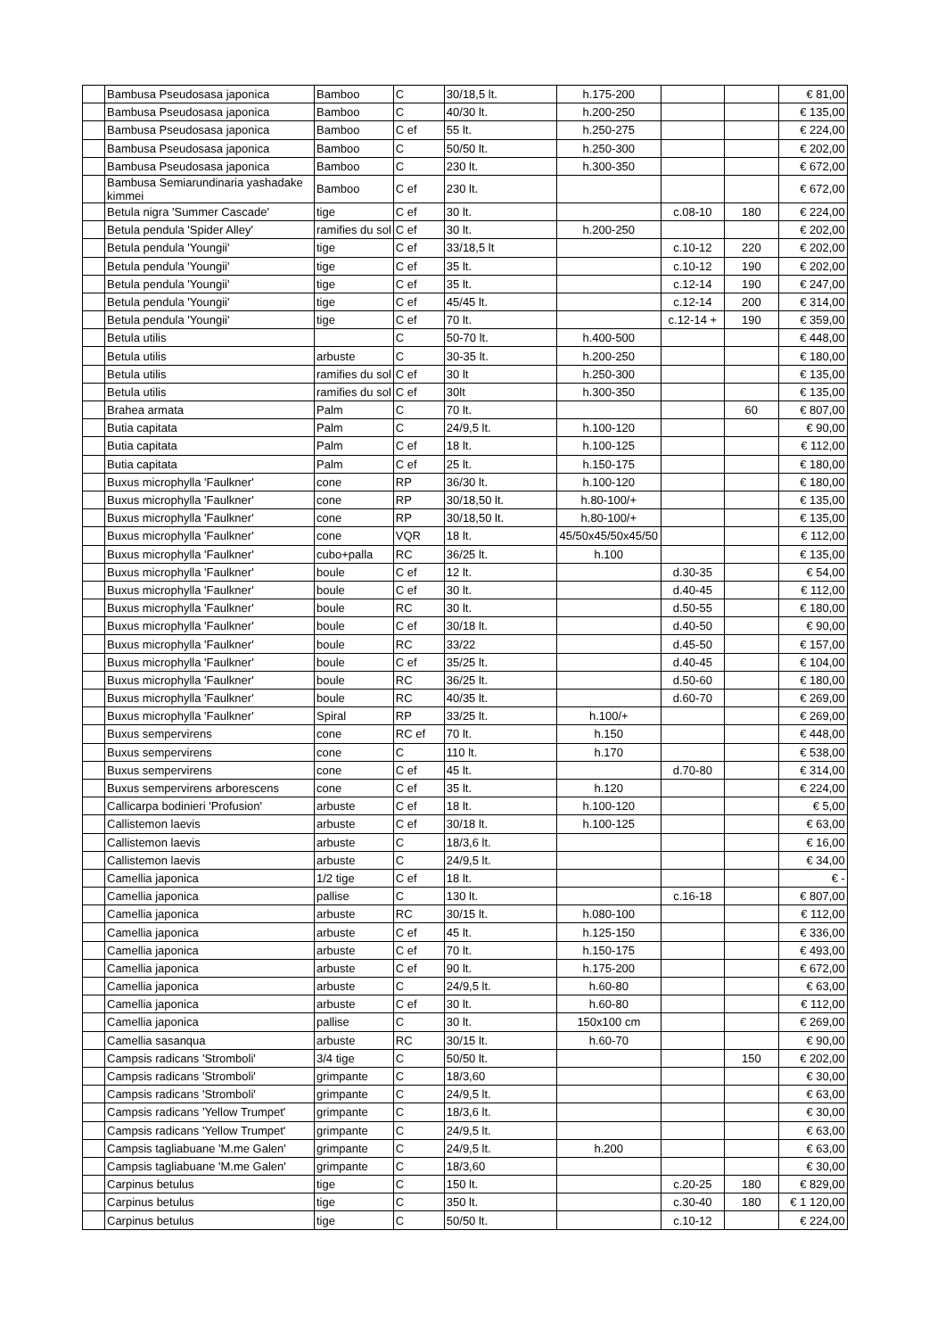| | Bambusa Pseudosasa japonica | Bamboo | C | 30/18,5 lt. | h.175-200 | | | € 81,00 |
| | Bambusa Pseudosasa japonica | Bamboo | C | 40/30 lt. | h.200-250 | | | € 135,00 |
| | Bambusa Pseudosasa japonica | Bamboo | C ef | 55 lt. | h.250-275 | | | € 224,00 |
| | Bambusa Pseudosasa japonica | Bamboo | C | 50/50 lt. | h.250-300 | | | € 202,00 |
| | Bambusa Pseudosasa japonica | Bamboo | C | 230 lt. | h.300-350 | | | € 672,00 |
| | Bambusa Semiarundinaria yashadake kimmei | Bamboo | C ef | 230 lt. | | | | € 672,00 |
| | Betula nigra 'Summer Cascade' | tige | C ef | 30 lt. | | c.08-10 | 180 | € 224,00 |
| | Betula pendula 'Spider Alley' | ramifies du sol | C ef | 30 lt. | h.200-250 | | | € 202,00 |
| | Betula pendula 'Youngii' | tige | C ef | 33/18,5 lt | | c.10-12 | 220 | € 202,00 |
| | Betula pendula 'Youngii' | tige | C ef | 35 lt. | | c.10-12 | 190 | € 202,00 |
| | Betula pendula 'Youngii' | tige | C ef | 35 lt. | | c.12-14 | 190 | € 247,00 |
| | Betula pendula 'Youngii' | tige | C ef | 45/45 lt. | | c.12-14 | 200 | € 314,00 |
| | Betula pendula 'Youngii' | tige | C ef | 70 lt. | | c.12-14 + | 190 | € 359,00 |
| | Betula utilis | | C | 50-70 lt. | h.400-500 | | | € 448,00 |
| | Betula utilis | arbuste | C | 30-35 lt. | h.200-250 | | | € 180,00 |
| | Betula utilis | ramifies du sol | C ef | 30 lt | h.250-300 | | | € 135,00 |
| | Betula utilis | ramifies du sol | C ef | 30lt | h.300-350 | | | € 135,00 |
| | Brahea armata | Palm | C | 70 lt. | | | 60 | € 807,00 |
| | Butia capitata | Palm | C | 24/9,5 lt. | h.100-120 | | | € 90,00 |
| | Butia capitata | Palm | C ef | 18 lt. | h.100-125 | | | € 112,00 |
| | Butia capitata | Palm | C ef | 25 lt. | h.150-175 | | | € 180,00 |
| | Buxus microphylla 'Faulkner' | cone | RP | 36/30 lt. | h.100-120 | | | € 180,00 |
| | Buxus microphylla 'Faulkner' | cone | RP | 30/18,50 lt. | h.80-100/+ | | | € 135,00 |
| | Buxus microphylla 'Faulkner' | cone | RP | 30/18,50 lt. | h.80-100/+ | | | € 135,00 |
| | Buxus microphylla 'Faulkner' | cone | VQR | 18 lt. | 45/50x45/50x45/50 | | | € 112,00 |
| | Buxus microphylla 'Faulkner' | cubo+palla | RC | 36/25 lt. | h.100 | | | € 135,00 |
| | Buxus microphylla 'Faulkner' | boule | C ef | 12 lt. | | d.30-35 | | € 54,00 |
| | Buxus microphylla 'Faulkner' | boule | C ef | 30 lt. | | d.40-45 | | € 112,00 |
| | Buxus microphylla 'Faulkner' | boule | RC | 30 lt. | | d.50-55 | | € 180,00 |
| | Buxus microphylla 'Faulkner' | boule | C ef | 30/18 lt. | | d.40-50 | | € 90,00 |
| | Buxus microphylla 'Faulkner' | boule | RC | 33/22 | | d.45-50 | | € 157,00 |
| | Buxus microphylla 'Faulkner' | boule | C ef | 35/25 lt. | | d.40-45 | | € 104,00 |
| | Buxus microphylla 'Faulkner' | boule | RC | 36/25 lt. | | d.50-60 | | € 180,00 |
| | Buxus microphylla 'Faulkner' | boule | RC | 40/35 lt. | | d.60-70 | | € 269,00 |
| | Buxus microphylla 'Faulkner' | Spiral | RP | 33/25 lt. | h.100/+ | | | € 269,00 |
| | Buxus sempervirens | cone | RC ef | 70 lt. | h.150 | | | € 448,00 |
| | Buxus sempervirens | cone | C | 110 lt. | h.170 | | | € 538,00 |
| | Buxus sempervirens | cone | C ef | 45 lt. | | d.70-80 | | € 314,00 |
| | Buxus sempervirens arborescens | cone | C ef | 35 lt. | h.120 | | | € 224,00 |
| | Callicarpa bodinieri 'Profusion' | arbuste | C ef | 18 lt. | h.100-120 | | | € 5,00 |
| | Callistemon laevis | arbuste | C ef | 30/18 lt. | h.100-125 | | | € 63,00 |
| | Callistemon laevis | arbuste | C | 18/3,6 lt. | | | | € 16,00 |
| | Callistemon laevis | arbuste | C | 24/9,5 lt. | | | | € 34,00 |
| | Camellia japonica | 1/2 tige | C ef | 18 lt. | | | | € - |
| | Camellia japonica | pallise | C | 130 lt. | | c.16-18 | | € 807,00 |
| | Camellia japonica | arbuste | RC | 30/15 lt. | h.080-100 | | | € 112,00 |
| | Camellia japonica | arbuste | C ef | 45 lt. | h.125-150 | | | € 336,00 |
| | Camellia japonica | arbuste | C ef | 70 lt. | h.150-175 | | | € 493,00 |
| | Camellia japonica | arbuste | C ef | 90 lt. | h.175-200 | | | € 672,00 |
| | Camellia japonica | arbuste | C | 24/9,5 lt. | h.60-80 | | | € 63,00 |
| | Camellia japonica | arbuste | C ef | 30 lt. | h.60-80 | | | € 112,00 |
| | Camellia japonica | pallise | C | 30 lt. | 150x100 cm | | | € 269,00 |
| | Camellia sasanqua | arbuste | RC | 30/15 lt. | h.60-70 | | | € 90,00 |
| | Campsis radicans 'Stromboli' | 3/4 tige | C | 50/50 lt. | | | 150 | € 202,00 |
| | Campsis radicans 'Stromboli' | grimpante | C | 18/3,60 | | | | € 30,00 |
| | Campsis radicans 'Stromboli' | grimpante | C | 24/9,5 lt. | | | | € 63,00 |
| | Campsis radicans 'Yellow Trumpet' | grimpante | C | 18/3,6 lt. | | | | € 30,00 |
| | Campsis radicans 'Yellow Trumpet' | grimpante | C | 24/9,5 lt. | | | | € 63,00 |
| | Campsis tagliabuane 'M.me Galen' | grimpante | C | 24/9,5 lt. | h.200 | | | € 63,00 |
| | Campsis tagliabuane 'M.me Galen' | grimpante | C | 18/3,60 | | | | € 30,00 |
| | Carpinus betulus | tige | C | 150 lt. | | c.20-25 | 180 | € 829,00 |
| | Carpinus betulus | tige | C | 350 lt. | | c.30-40 | 180 | € 1 120,00 |
| | Carpinus betulus | tige | C | 50/50 lt. | | c.10-12 | | € 224,00 |